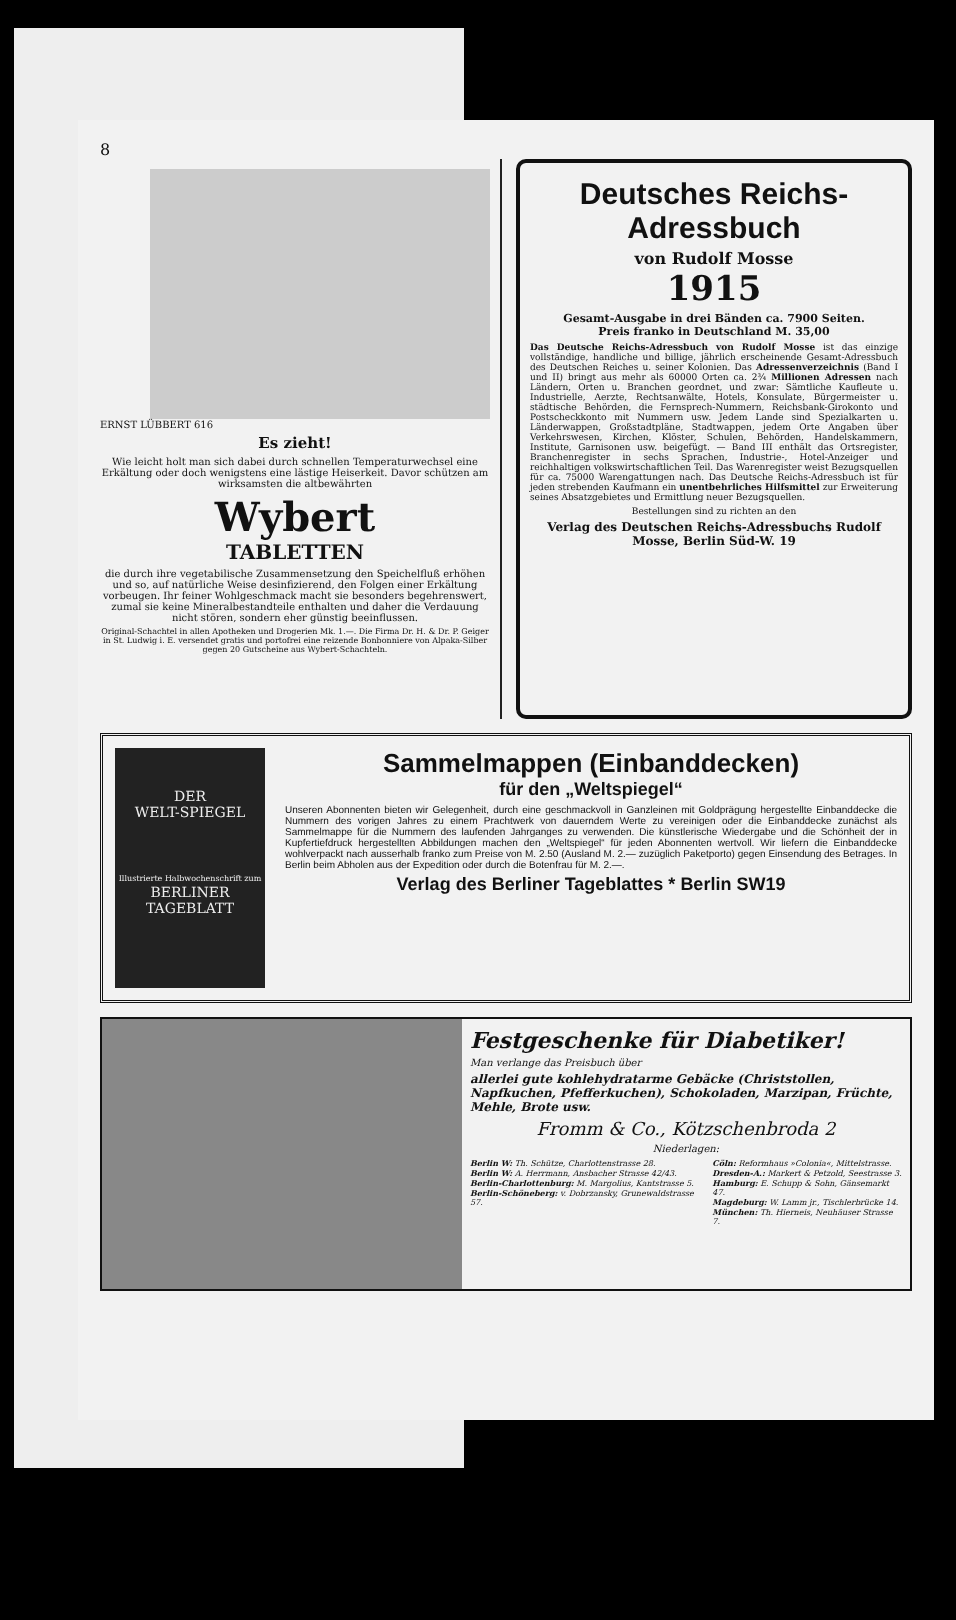8
ERNST LÜBBERT 616
Es zieht!
Wie leicht holt man sich dabei durch schnellen Temperaturwechsel eine Erkältung oder doch wenigstens eine lästige Heiserkeit. Davor schützen am wirksamsten die altbewährten
Wybert
TABLETTEN
die durch ihre vegetabilische Zusammensetzung den Speichelfluß erhöhen und so, auf natürliche Weise desinfizierend, den Folgen einer Erkältung vorbeugen. Ihr feiner Wohlgeschmack macht sie besonders begehrenswert, zumal sie keine Mineralbestandteile enthalten und daher die Verdauung nicht stören, sondern eher günstig beeinflussen.
Original-Schachtel in allen Apotheken und Drogerien Mk. 1.—. Die Firma Dr. H. & Dr. P. Geiger in St. Ludwig i. E. versendet gratis und portofrei eine reizende Bonbonniere von Alpaka-Silber gegen 20 Gutscheine aus Wybert-Schachteln.
Deutsches Reichs-Adressbuch
von Rudolf Mosse
1915
Gesamt-Ausgabe in drei Bänden ca. 7900 Seiten.
Preis franko in Deutschland M. 35,00
Das Deutsche Reichs-Adressbuch von Rudolf Mosse ist das einzige vollständige, handliche und billige, jährlich erscheinende Gesamt-Adressbuch des Deutschen Reiches u. seiner Kolonien. Das Adressenverzeichnis (Band I und II) bringt aus mehr als 60000 Orten ca. 2¾ Millionen Adressen nach Ländern, Orten u. Branchen geordnet, und zwar: Sämtliche Kaufleute u. Industrielle, Aerzte, Rechtsanwälte, Hotels, Konsulate, Bürgermeister u. städtische Behörden, die Fernsprech-Nummern, Reichsbank-Girokonto und Postscheckkonto mit Nummern usw. Jedem Lande sind Spezialkarten u. Länderwappen, Großstadtpläne, Stadtwappen, jedem Orte Angaben über Verkehrswesen, Kirchen, Klöster, Schulen, Behörden, Handelskammern, Institute, Garnisonen usw. beigefügt. — Band III enthält das Ortsregister, Branchenregister in sechs Sprachen, Industrie-, Hotel-Anzeiger und reichhaltigen volkswirtschaftlichen Teil. Das Warenregister weist Bezugsquellen für ca. 75000 Warengattungen nach. Das Deutsche Reichs-Adressbuch ist für jeden strebenden Kaufmann ein unentbehrliches Hilfsmittel zur Erweiterung seines Absatzgebietes und Ermittlung neuer Bezugsquellen.
Bestellungen sind zu richten an den
Verlag des Deutschen Reichs-Adressbuchs Rudolf Mosse, Berlin Süd-W. 19
DER
WELT-SPIEGEL
Illustrierte Halbwochenschrift zum
BERLINER TAGEBLATT
Sammelmappen (Einbanddecken)
für den „Weltspiegel“
Unseren Abonnenten bieten wir Gelegenheit, durch eine geschmackvoll in Ganzleinen mit Goldprägung hergestellte Einbanddecke die Nummern des vorigen Jahres zu einem Prachtwerk von dauerndem Werte zu vereinigen oder die Einbanddecke zunächst als Sammelmappe für die Nummern des laufenden Jahrganges zu verwenden. Die künstlerische Wiedergabe und die Schönheit der in Kupfertiefdruck hergestellten Abbildungen machen den „Weltspiegel“ für jeden Abonnenten wertvoll. Wir liefern die Einbanddecke wohlverpackt nach ausserhalb franko zum Preise von M. 2.50 (Ausland M. 2.— zuzüglich Paketporto) gegen Einsendung des Betrages. In Berlin beim Abholen aus der Expedition oder durch die Botenfrau für M. 2.—.
Verlag des Berliner Tageblattes * Berlin SW19
Festgeschenke für Diabetiker!
Man verlange das Preisbuch über
allerlei gute kohlehydratarme Gebäcke (Christstollen, Napfkuchen, Pfefferkuchen), Schokoladen, Marzipan, Früchte, Mehle, Brote usw.
Fromm & Co., Kötzschenbroda 2
Niederlagen:
Berlin W: Th. Schütze, Charlottenstrasse 28.
Berlin W: A. Herrmann, Ansbacher Strasse 42/43.
Berlin-Charlottenburg: M. Margolius, Kantstrasse 5.
Berlin-Schöneberg: v. Dobrzansky, Grunewaldstrasse 57.
Cöln: Reformhaus »Colonia«, Mittelstrasse.
Dresden-A.: Markert & Petzold, Seestrasse 3.
Hamburg: E. Schupp & Sohn, Gänsemarkt 47.
Magdeburg: W. Lamm jr., Tischlerbrücke 14.
München: Th. Hierneis, Neuhäuser Strasse 7.